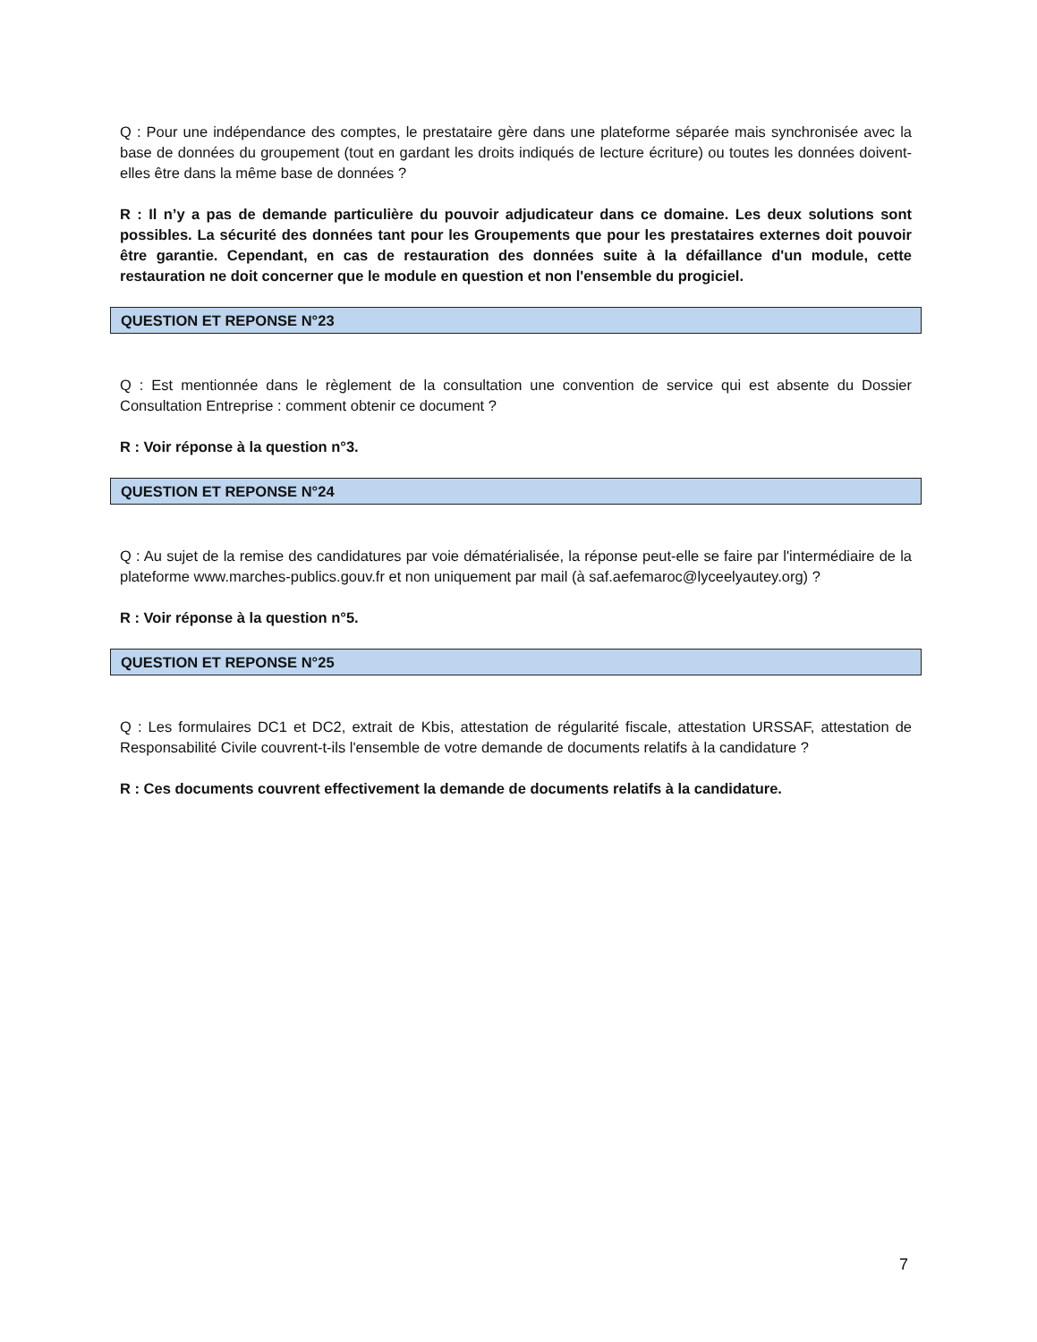Q : Pour une indépendance des comptes, le prestataire gère dans une plateforme séparée mais synchronisée avec la base de données du groupement (tout en gardant les droits indiqués de lecture écriture) ou toutes les données doivent-elles être dans la même base de données ?
R : Il n’y a pas de demande particulière du pouvoir adjudicateur dans ce domaine. Les deux solutions sont possibles. La sécurité des données tant pour les Groupements que pour les prestataires externes doit pouvoir être garantie. Cependant, en cas de restauration des données suite à la défaillance d'un module, cette restauration ne doit concerner que le module en question et non l'ensemble du progiciel.
QUESTION ET REPONSE N°23
Q : Est mentionnée dans le règlement de la consultation une convention de service qui est absente du Dossier Consultation Entreprise : comment obtenir ce document ?
R : Voir réponse à la question n°3.
QUESTION ET REPONSE N°24
Q : Au sujet de la remise des candidatures par voie dématérialisée, la réponse peut-elle se faire par l'intermédiaire de la plateforme www.marches-publics.gouv.fr et non uniquement par mail (à saf.aefemaroc@lyceelyautey.org) ?
R : Voir réponse à la question n°5.
QUESTION ET REPONSE N°25
Q : Les formulaires DC1 et DC2, extrait de Kbis, attestation de régularité fiscale, attestation URSSAF, attestation de Responsabilité Civile couvrent-t-ils l'ensemble de votre demande de documents relatifs à la candidature ?
R : Ces documents couvrent effectivement la demande de documents relatifs à la candidature.
7